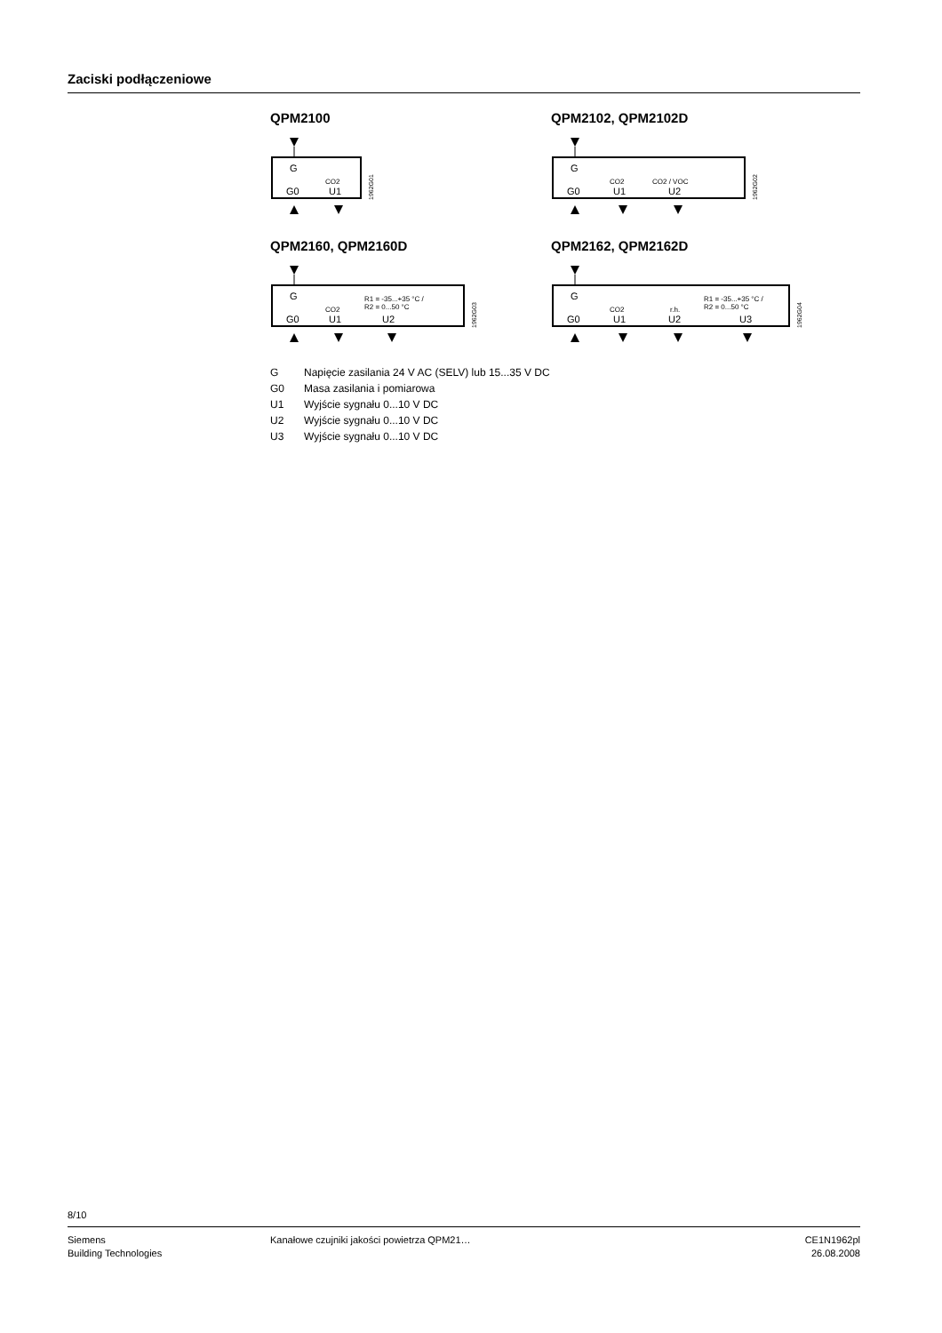Zaciski podłączeniowe
QPM2100
G
CO2
G0
U1
1962G01
QPM2102, QPM2102D
G
CO2
CO2 / VOC
G0
U1
U2
1962G02
QPM2160, QPM2160D
G
CO2
R1 = -35...+35 °C /
R2 = 0...50 °C
G0
U1
U2
1962G03
QPM2162, QPM2162D
G
CO2
r.h.
R1 = -35...+35 °C /
R2 = 0...50 °C
G0
U1
U2
U3
1962G04
G Napięcie zasilania 24 V AC (SELV) lub 15...35 V DC
G0 Masa zasilania i pomiarowa
U1 Wyjście sygnału 0...10 V DC
U2 Wyjście sygnału 0...10 V DC
U3 Wyjście sygnału 0...10 V DC
8/10
Siemens
Building Technologies
Kanałowe czujniki jakości powietrza QPM21…
CE1N1962pl
26.08.2008